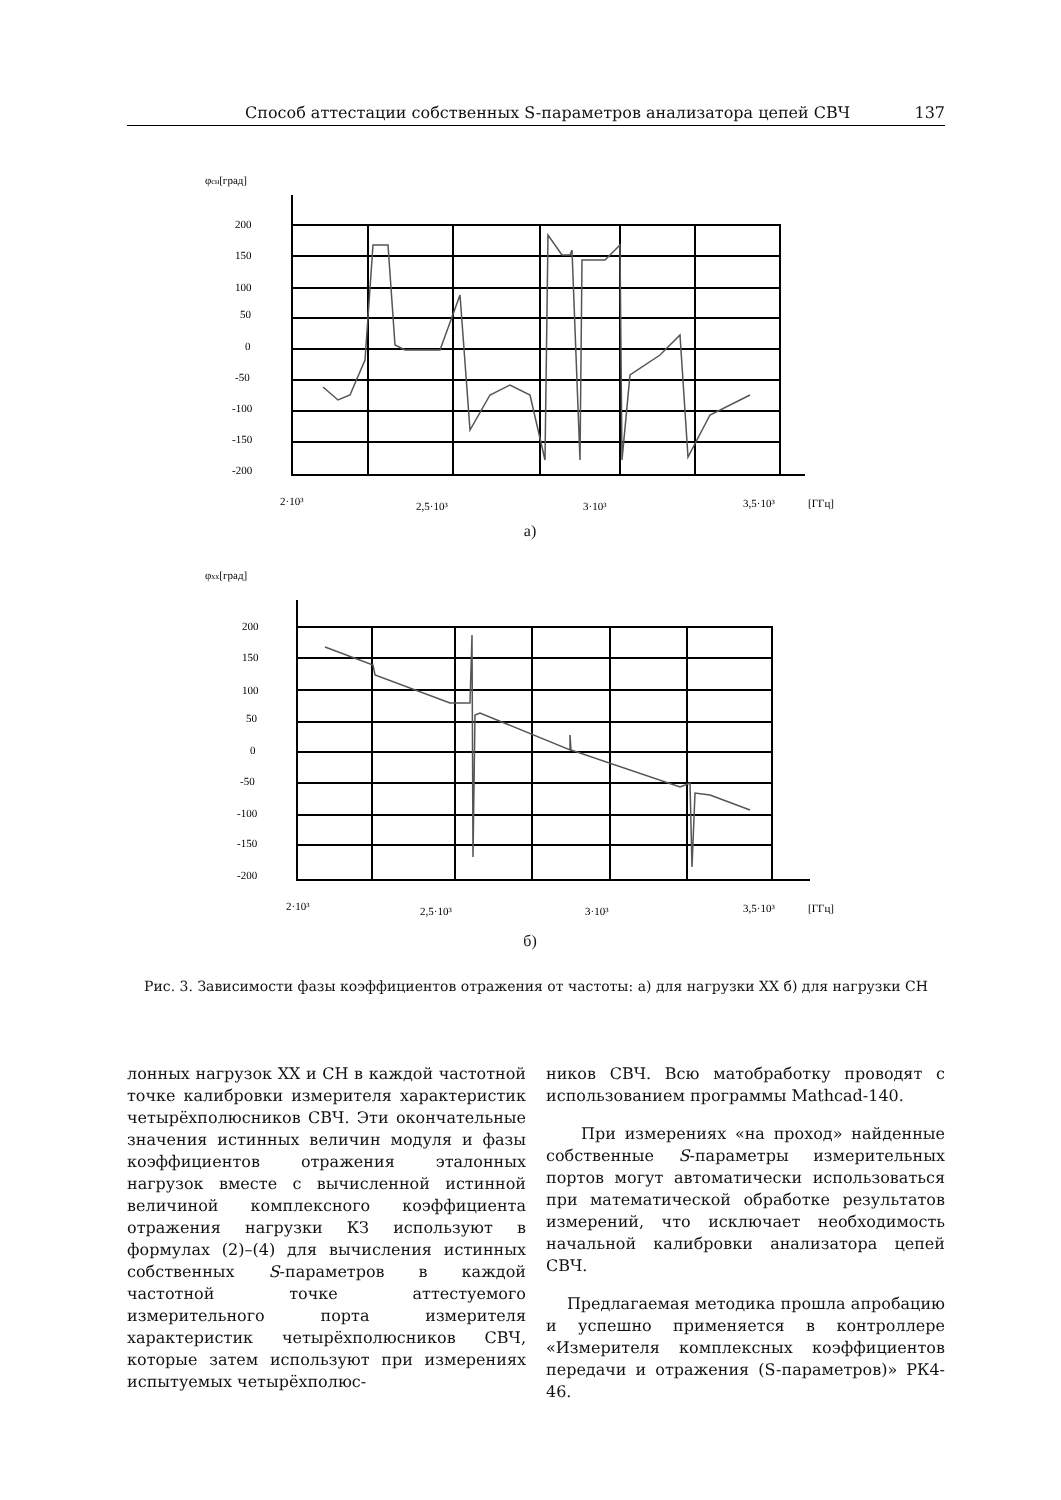Способ аттестации собственных S-параметров анализатора цепей СВЧ 137
φсн[град]
200
150
100
50
0
-50
-100
-150
-200
2·10³
2,5·10³
3·10³
3,5·10³
[ГГц]
а)
φхх[град]
200
150
100
50
0
-50
-100
-150
-200
2·10³
2,5·10³
3·10³
3,5·10³
[ГГц]
б)
Рис. 3. Зависимости фазы коэффициентов отражения от частоты: а) для нагрузки ХХ б) для нагрузки СН
лонных нагрузок ХХ и СН в каждой частотной точке калибровки измерителя характеристик четырёхполюсников СВЧ. Эти окончательные значения истинных величин модуля и фазы коэффициентов отражения эталонных нагрузок вместе с вычисленной истинной величиной комплексного коэффициента отражения нагрузки КЗ используют в формулах (2)–(4) для вычисления истинных собственных S-параметров в каждой частотной точке аттестуемого измерительного порта измерителя характеристик четырёхполюсников СВЧ, которые затем используют при измерениях испытуемых четырёхполюс-
ников СВЧ. Всю матобработку проводят с использованием программы Mathcad-140.
При измерениях «на проход» найденные собственные S-параметры измерительных портов могут автоматически использоваться при математической обработке результатов измерений, что исключает необходимость начальной калибровки анализатора цепей СВЧ.
Предлагаемая методика прошла апробацию и успешно применяется в контроллере «Измерителя комплексных коэффициентов передачи и отражения (S-параметров)» РК4-46.